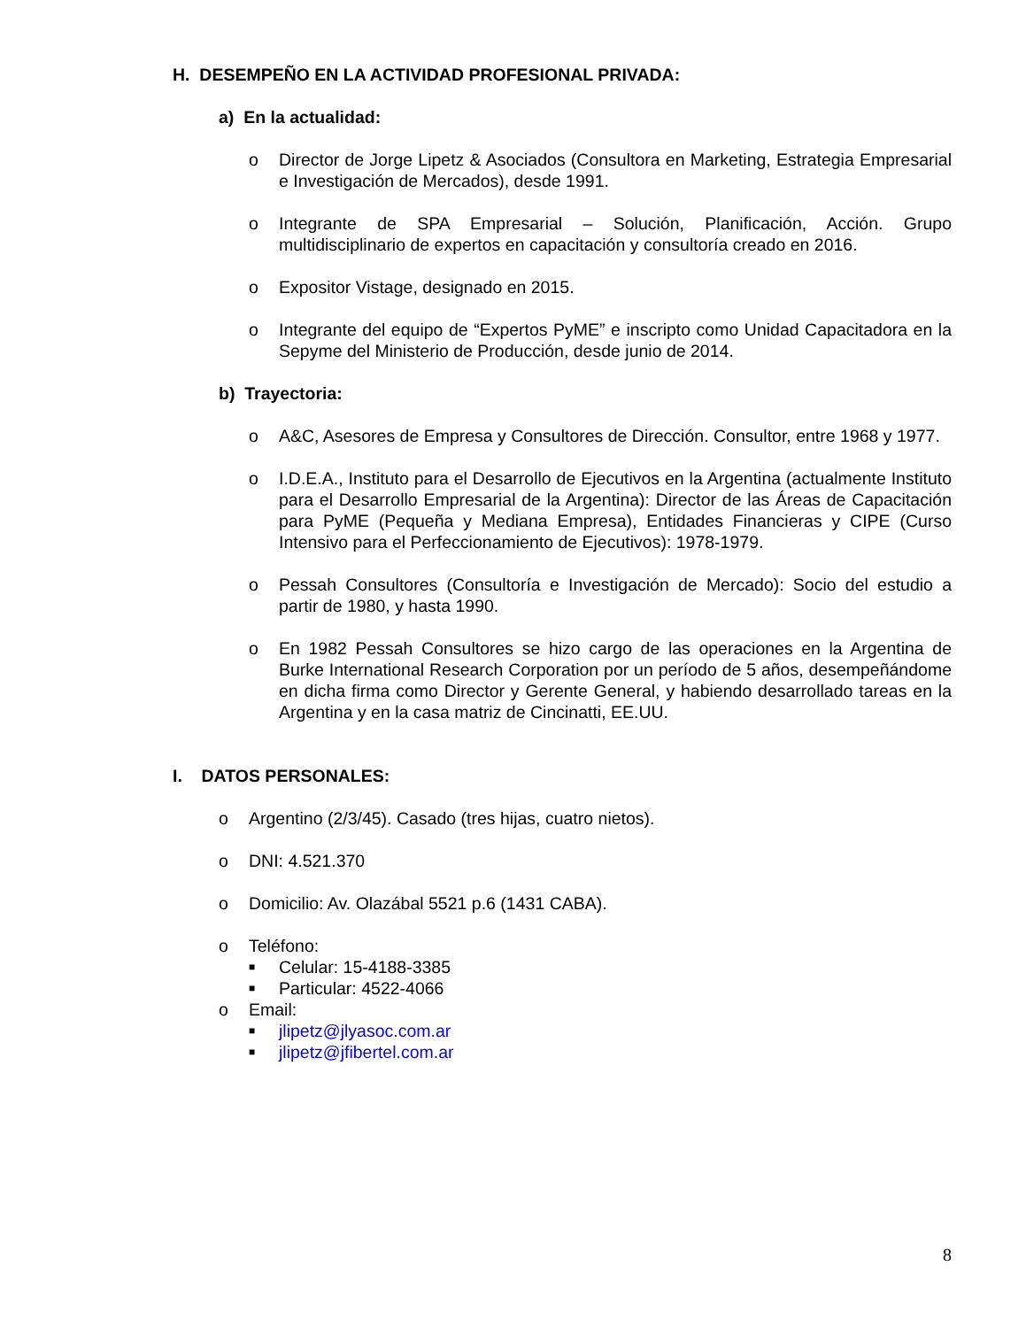H. DESEMPEÑO EN LA ACTIVIDAD PROFESIONAL PRIVADA:
a) En la actualidad:
o Director de Jorge Lipetz & Asociados (Consultora en Marketing, Estrategia Empresarial e Investigación de Mercados), desde 1991.
o Integrante de SPA Empresarial – Solución, Planificación, Acción. Grupo multidisciplinario de expertos en capacitación y consultoría creado en 2016.
o Expositor Vistage, designado en 2015.
o Integrante del equipo de “Expertos PyME” e inscripto como Unidad Capacitadora en la Sepyme del Ministerio de Producción, desde junio de 2014.
b) Trayectoria:
o A&C, Asesores de Empresa y Consultores de Dirección. Consultor, entre 1968 y 1977.
o I.D.E.A., Instituto para el Desarrollo de Ejecutivos en la Argentina (actualmente Instituto para el Desarrollo Empresarial de la Argentina): Director de las Áreas de Capacitación para PyME (Pequeña y Mediana Empresa), Entidades Financieras y CIPE (Curso Intensivo para el Perfeccionamiento de Ejecutivos): 1978-1979.
o Pessah Consultores (Consultoría e Investigación de Mercado): Socio del estudio a partir de 1980, y hasta 1990.
o En 1982 Pessah Consultores se hizo cargo de las operaciones en la Argentina de Burke International Research Corporation por un período de 5 años, desempeñándome en dicha firma como Director y Gerente General, y habiendo desarrollado tareas en la Argentina y en la casa matriz de Cincinatti, EE.UU.
I. DATOS PERSONALES:
o Argentino (2/3/45). Casado (tres hijas, cuatro nietos).
o DNI: 4.521.370
o Domicilio: Av. Olazábal 5521 p.6 (1431 CABA).
o Teléfono:
■ Celular: 15-4188-3385
■ Particular: 4522-4066
o Email:
■ jlipetz@jlyasoc.com.ar
■ jlipetz@jfibertel.com.ar
8